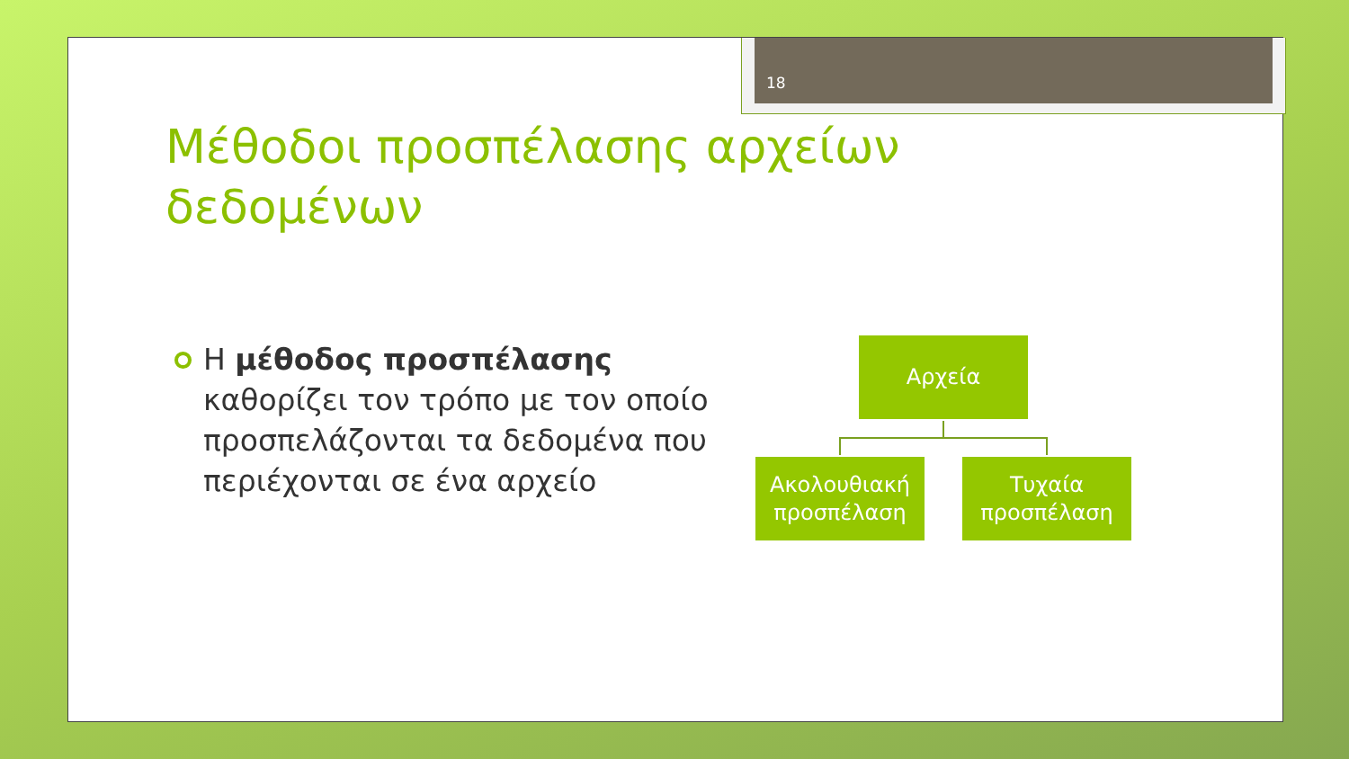18
Μέθοδοι προσπέλασης αρχείων
δεδομένων
Η μέθοδος προσπέλασης καθορίζει τον τρόπο με τον οποίο προσπελάζονται τα δεδομένα που περιέχονται σε ένα αρχείο
Αρχεία
Ακολουθιακή προσπέλαση
Τυχαία προσπέλαση